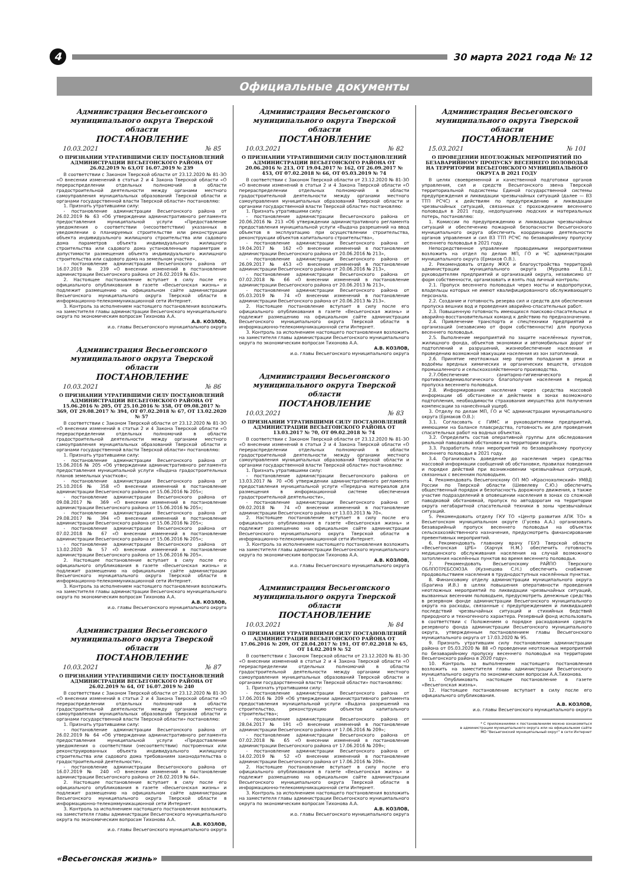4
30 марта 2021 года № 12
Официальные документы
Администрация Весьегонского
муниципального округа Тверской области
ПОСТАНОВЛЕНИЕ
10.03.2021 № 85
О ПРИЗНАНИИ УТРАТИВШИМИ СИЛУ ПОСТАНОВЛЕНИЙ АДМИНИСТРАЦИИ ВЕСЬЕГОНСКОГО РАЙОНА ОТ 26.02.2019 № 63,ОТ 16.07.2019 № 239
В соответствии с Законом Тверской области от 23.12.2020 № 81-ЗО «О внесении изменений в статьи 2 и 4 Закона Тверской области «О перераспределении отдельных полномочий в области градостроительной деятельности между органами местного самоуправления муниципальных образований Тверской области и органами государственной власти Тверской области» постановляю:
1. Признать утратившими силу:
- постановление администрации Весьегонского района от 26.02.2019 № 63 «Об утверждении административного регламента предоставления муниципальной услуги «Предоставление уведомления о соответствии (несоответствии) указанных в уведомлении о планируемых строительстве или реконструкции объекта индивидуального жилищного строительства или садового дома параметров объекта индивидуального жилищного строительства или садового дома установленным параметрам и допустимости размещения объекта индивидуального жилищного строительства или садового дома на земельном участке»,
- постановление администрации Весьегонского района от 16.07.2019 № 239 «О внесении изменений в постановление администрации Весьегонского района от 26.02.2019 № 63».
2. Настоящее постановление вступает в силу после его официального опубликования в газете «Весьегонская жизнь» и подлежит размещению на официальном сайте администрации Весьегонского муниципального округа Тверской области в информационно-телекоммуникационной сети Интернет.
3. Контроль за исполнением настоящего постановления возложить на заместителя главы администрации Весьегонского муниципального округа по экономическим вопросам Тихонова А.А.
А.В. КОЗЛОВ,
и.о. главы Весьегонского муниципального округа
Администрация Весьегонского
муниципального округа Тверской области
ПОСТАНОВЛЕНИЕ
10.03.2021 № 86
О ПРИЗНАНИИ УТРАТИВШИМИ СИЛУ ПОСТАНОВЛЕНИЙ АДМИНИСТРАЦИИ ВЕСЬЕГОНСКОГО РАЙОНА ОТ 15.06.2016 № 205, ОТ 25.10.2016 № 358, ОТ 09.08.2017 № 369, ОТ 29.08.2017 № 394, ОТ 07.02.2018 № 67, ОТ 13.02.2020 № 57
В соответствии с Законом Тверской области от 23.12.2020 № 81-ЗО «О внесении изменений в статьи 2 и 4 Закона Тверской области «О перераспределении отдельных полномочий в области градостроительной деятельности между органами местного самоуправления муниципальных образований Тверской области и органами государственной власти Тверской области» постановляю:
1. Признать утратившими силу:
- постановление администрации Весьегонского района от 15.06.2016 № 205 «Об утверждении административного регламента предоставления муниципальной услуги «Выдача градостроительных планов земельных участков»;
- постановление администрации Весьегонского района от 25.10.2016 № 358 «О внесении изменений в постановление администрации Весьегонского района от 15.06.2016 № 205»;
- постановление администрации Весьегонского района от 09.08.2017 № 369 «О внесении изменений в постановление администрации Весьегонского района от 15.06.2016 № 205»;
- постановление администрации Весьегонского района от 29.08.2017 № 394 «О внесении изменений в постановление администрации Весьегонского района от 15.06.2016 № 205»;
- постановление администрации Весьегонского района от 07.02.2018 № 67 «О внесении изменений в постановление администрации Весьегонского района от 15.06.2016 № 205»;
- постановление администрации Весьегонского района от 13.02.2020 № 57 «О внесении изменений в постановление администрации Весьегонского района от 15.06.2016 № 205».
2. Настоящее постановление вступает в силу после его официального опубликования в газете «Весьегонская жизнь» и подлежит размещению на официальном сайте администрации Весьегонского муниципального округа Тверской области в информационно-телекоммуникационной сети Интернет.
3. Контроль за исполнением настоящего постановления возложить на заместителя главы администрации Весьегонского муниципального округа по экономическим вопросам Тихонова А.А.
А.В. КОЗЛОВ,
и.о. главы Весьегонского муниципального округа
Администрация Весьегонского
муниципального округа Тверской области
ПОСТАНОВЛЕНИЕ
10.03.2021 № 87
О ПРИЗНАНИИ УТРАТИВШИМИ СИЛУ ПОСТАНОВЛЕНИЙ АДМИНИСТРАЦИИ ВЕСЬЕГОНСКОГО РАЙОНА ОТ 26.02.2019 № 64, ОТ 16.07.2019 № 240
В соответствии с Законом Тверской области от 23.12.2020 № 81-ЗО «О внесении изменений в статьи 2 и 4 Закона Тверской области «О перераспределении отдельных полномочий в области градостроительной деятельности между органами местного самоуправления муниципальных образований Тверской области и органами государственной власти Тверской области» постановляю:
1. Признать утратившими силу:
- постановление администрации Весьегонского района от 26.02.2019 № 64 «Об утверждении административного регламента предоставления муниципальной услуги «Предоставление уведомления о соответствии (несоответствии) построенных или реконструированных объекта индивидуального жилищного строительства или садового дома требованиям законодательства о градостроительной деятельности»,
- постановление администрации Весьегонского района от 16.07.2019 № 240 «О внесении изменений в постановление администрации Весьегонского района от 26.02.2019 № 64».
2. Настоящее постановление вступает в силу после его официального опубликования в газете «Весьегонская жизнь» и подлежит размещению на официальном сайте администрации Весьегонского муниципального округа Тверской области в информационно-телекоммуникационной сети Интернет.
3. Контроль за исполнением настоящего постановления возложить на заместителя главы администрации Весьегонского муниципального округа по экономическим вопросам Тихонова А.А.
А.В. КОЗЛОВ,
и.о. главы Весьегонского муниципального округа
Администрация Весьегонского
муниципального округа Тверской области
ПОСТАНОВЛЕНИЕ
10.03.2021 № 82
О ПРИЗНАНИИ УТРАТИВШИМИ СИЛУ ПОСТАНОВЛЕНИЙ АДМИНИСТРАЦИИ ВЕСЬЕГОНСКОГО РАЙОНА ОТ 20.06.2016 № 213, ОТ 19.04.2017 № 162, ОТ 26.09.2017 № 453, ОТ 07.02.2018 № 66, ОТ 05.03.2019 № 74
В соответствии с Законом Тверской области от 23.12.2020 № 81-ЗО «О внесении изменений в статьи 2 и 4 Закона Тверской области «О перераспределении отдельных полномочий в области градостроительной деятельности между органами местного самоуправления муниципальных образований Тверской области и органами государственной власти Тверской области» постановляю:
1. Признать утратившими силу:
- постановление администрации Весьегонского района от 20.06.2016 № 213 «Об утверждении административного регламента предоставления муниципальной услуги «Выдача разрешений на ввод объектов в эксплуатацию при осуществлении строительства, реконструкции объектов капитального строительства»,
- постановление администрации Весьегонского района от 19.04.2017 № 162 «О внесении изменений в постановление администрации Весьегонского района от 20.06.2016 № 213»,
- постановление администрации Весьегонского района от 26.09.2017 № 453 «О внесении изменений в постановление администрации Весьегонского района от 20.06.2016 № 213»,
- постановление администрации Весьегонского района от 07.02.2018 № 66 «О внесении изменений в постановление администрации Весьегонского района от 20.06.2013 № 213»,
- постановление администрации Весьегонского района от 05.03.2019 № 74 «О внесении изменений в постановление администрации Весьегонского района от 20.06.2013 № 213».
2. Настоящее постановление вступает в силу после его официального опубликования в газете «Весьегонская жизнь» и подлежит размещению на официальном сайте администрации Весьегонского муниципального округа Тверской области в информационно-телекоммуникационной сети Интернет.
3. Контроль за исполнением настоящего постановления возложить на заместителя главы администрации Весьегонского муниципального округа по экономическим вопросам Тихонова А.А.
А.В. КОЗЛОВ,
и.о. главы Весьегонского муниципального округа
Администрация Весьегонского
муниципального округа Тверской области
ПОСТАНОВЛЕНИЕ
10.03.2021 № 83
О ПРИЗНАНИИ УТРАТИВШИМИ СИЛУ ПОСТАНОВЛЕНИЙ АДМИНИСТРАЦИИ ВЕСЬЕГОНСКОГО РАЙОНА ОТ 13.03.2017 № 70, ОТ 09.02.2018 № 74
В соответствии с Законом Тверской области от 23.12.2020 № 81-ЗО «О внесении изменений в статьи 2 и 4 Закона Тверской области «О перераспределении отдельных полномочий в области градостроительной деятельности между органами местного самоуправления муниципальных образований Тверской области и органами государственной власти Тверской области» постановляю:
1. Признать утратившими силу:
- постановление администрации Весьегонского района от 13.03.2017 № 70 «Об утверждении административного регламента предоставления муниципальной услуги «Передача материалов для размещения в информационной системе обеспечения градостроительной деятельности»,
- постановление администрации Весьегонского района от 09.02.2018 № 74 «О внесении изменений в постановление администрации Весьегонского района от 13.03.2013 № 70».
2. Настоящее постановление вступает в силу после его официального опубликования в газете «Весьегонская жизнь» и подлежит размещению на официальном сайте администрации Весьегонского муниципального округа Тверской области в информационно-телекоммуникационной сети Интернет.
3. Контроль за исполнением настоящего постановления возложить на заместителя главы администрации Весьегонского муниципального округа по экономическим вопросам Тихонова А.А.
А.В. КОЗЛОВ,
и.о. главы Весьегонского муниципального округа
Администрация Весьегонского
муниципального округа Тверской области
ПОСТАНОВЛЕНИЕ
10.03.2021 № 84
О ПРИЗНАНИИ УТРАТИВШИМИ СИЛУ ПОСТАНОВЛЕНИЙ АДМИНИСТРАЦИИ ВЕСЬЕГОНСКОГО РАЙОНА ОТ 17.06.2016 № 209, ОТ 28.04.2017 № 191, ОТ 07.02.2018 № 65, ОТ 14.02.2019 № 52
В соответствии с Законом Тверской области от 23.12.2020 № 81-ЗО «О внесении изменений в статьи 2 и 4 Закона Тверской области «О перераспределении отдельных полномочий в области градостроительной деятельности между органами местного самоуправления муниципальных образований Тверской области и органами государственной власти Тверской области» постановляю:
1. Признать утратившими силу:
- постановление администрации Весьегонского района от 17.06.2016 № 209 «Об утверждении административного регламента предоставления муниципальной услуги «Выдача разрешений на строительство, реконструкцию объектов капитального строительства»;
- постановление администрации Весьегонского района от 28.04.2017 № 191 «О внесении изменений в постановление администрации Весьегонского района от 17.06.2016 № 209»;
- постановление администрации Весьегонского района от 07.02.2018 № 65 «О внесении изменений в постановление администрации Весьегонского района от 17.06.2016 № 209»;
- постановление администрации Весьегонского района от 14.02.2019 № 52 «О внесении изменений в постановление администрации Весьегонского района от 17.06.2016 № 209».
2. Настоящее постановление вступает в силу после его официального опубликования в газете «Весьегонская жизнь» и подлежит размещению на официальном сайте администрации Весьегонского муниципального округа Тверской области в информационно-телекоммуникационной сети Интернет.
3. Контроль за исполнением настоящего постановления возложить на заместителя главы администрации Весьегонского муниципального округа по экономическим вопросам Тихонова А.А.
А.В. КОЗЛОВ,
и.о. главы Весьегонского муниципального округа
Администрация Весьегонского
муниципального округа Тверской области
ПОСТАНОВЛЕНИЕ
15.03.2021 № 101
О ПРОВЕДЕНИИ НЕОТЛОЖНЫХ МЕРОПРИЯТИЙ ПО БЕЗАВАРИЙНОМУ ПРОПУСКУ ВЕСЕННЕГО ПОЛОВОДЬЯ НА ТЕРРИТОРИИ ВЕСЬЕГОНСКОГО МУНИЦИПАЛЬНОГО ОКРУГА В 2021 ГОДУ
В целях своевременной и качественной подготовки органов управления, сил и средств Весьегонского звена Тверской территориальной подсистемы Единой государственной системы предупреждения и ликвидации чрезвычайных ситуаций (далее — ВЗ ТТП РСЧС) к действиям по предупреждению и ликвидации чрезвычайных ситуаций, связанных с прохождением весеннего половодья в 2021 году, недопущению людских и материальных потерь, постановляю:
1. Комиссии по предупреждению и ликвидации чрезвычайных ситуаций и обеспечению пожарной безопасности Весьегонского муниципального округа обеспечить координацию деятельности органов управления и сил ВЗ ТТП РСЧС по безаварийному пропуску весеннего половодья в 2021 году.
Непосредственное управление проводимыми мероприятиями возложить на отдел по делам МП, ГО и ЧС администрации муниципального округа (Ермаков О.В.).
2. Рекомендовать отделу ЖКХ и благоустройства территорий администрации муниципального округа (Мурцева Е.В.), руководителям предприятий и организаций округа, независимо от форм собственности, организовать и взять под личный контроль:
2.1. Пропуск весеннего половодья через мосты и водопропуски, владельцы которых не имеют квалифицированного обслуживающего персонала.
2.2. Создание и готовность резерва сил и средств для обеспечения пропуска вешних вод и проведения аварийно-спасательных работ.
2.3. Повышенную готовность имеющихся поисково-спасательных и аварийно-восстановительных команд к действию по предназначению.
2.4. Привлечение транспорта и спецтехники предприятий и организаций (независимо от форм собственности) для пропуска весеннего половодья.
2.5. Выполнение мероприятий по защите населённых пунктов, жилищного фонда, объектов экономики и автомобильных дорог от подтоплений и разрушений, жизнеобеспечение населения и проведению возможной эвакуации населения из зон затоплений.
2.6. Принятие неотложных мер против попадания в реки и водоёмы вредных химических и органических веществ, отходов промышленного и сельскохозяйственного производства.
2.7.Обеспечение санитарно-гигиенического и противоэпидемиологического благополучия населения в период пропуска весеннего половодья.
2.8. Информирование населения через средства массовой информации об обстановке и действиях в зонах возможного подтопления, необходимости страхования имущества для получения компенсации за нанесённый ущерб.
3. Отделу по делам МП, ГО и ЧС администрации муниципального округа (Ермаков О.В.):
3.1. Согласовать с ГИМС и руководителями предприятий, имеющими на балансе плавсредства, готовность их для проведения спасательных работ на водных объектах.
3.2. Определить состав оперативной группы для обследования реальной паводковой обстановки на территории округа.
3.3. Разработать план мероприятий по безаварийному пропуску весеннего половодья в 2021 году.
3.4. Организовать доведение до населения через средства массовой информации сообщений об обстановке, правилах поведения и порядке действий при возникновении чрезвычайных ситуаций, связанных с весенним половодьем.
4. Рекомендовать Весьегонскому ОП МО «Краснохолмский» УМВД России по Тверской области (Шевелеву С.Ю.) обеспечить общественный порядок и безопасность дорожного движения, а также участие подразделений в оповещении населения в зонах со сложной паводковой обстановкой, пропуск по автодорогам на территории округа негабаритной спасательной техники в зоны чрезвычайных ситуаций.
5. Рекомендовать отделу ГКУ ТО «Центр развития АПК ТО» в Весьегонском муниципальном округе (Гусева А.А.) организовать безаварийный пропуск весеннего половодья на объектах сельскохозяйственного назначения, предусмотреть финансирование превентивных мероприятий.
6. Рекомендовать главному врачу ГБУЗ Тверской области «Весьегонская ЦРБ» (Харчук Н.М.) обеспечить готовность медицинского обслуживания населения на случай возможного затопления населённых пунктов во время весеннего половодья.
7. Рекомендовать Весьегонскому РАЙПО Тверского ОБЛПОТРЕБСОЮЗА (Кузнецова С.Н.) обеспечить снабжение продовольствием населения в труднодоступных населённых пунктах.
8. Финансовому отделу администрации муниципального округа (Брагина И.В.) в целях повышения оперативности проведения неотложных мероприятий по ликвидации чрезвычайных ситуаций, вызванных весенним половодьем, предусмотреть денежные средства в резервном фонде администрации Весьегонского муниципального округа на расходы, связанные с предупреждением и ликвидацией последствий чрезвычайных ситуаций и стихийных бедствий природного и техногенного характера. Резервный фонд использовать в соответствии с Положением о порядке расходования средств резервного фонда администрации Весьегонского муниципального округа, утвержденным постановлением главы Весьегонского муниципального округа от 17.03.2020 № 95.
9. Признать утратившим силу постановление администрации района от 05.03.2020 № 88 «О проведении неотложных мероприятий по безаварийному пропуску весеннего половодья на территории Весьегонского района в 2020 году».
10. Контроль за выполнением настоящего постановления возложить на заместителя главы администрации Весьегонского муниципального округа по экономическим вопросам А.А.Тихонова.
11. Опубликовать настоящее постановление в газете «Весьегонская жизнь».
12. Настоящее постановление вступает в силу после его официального опубликования.
А.В. КОЗЛОВ,
и.о. главы Весьегонского муниципального округа
* С приложениями к постановлениям можно ознакомиться
в администрации муниципального округа или на официальном сайте
МО "Весьегонский муниципальный округ" в сети Интернет
«Весьегонская жизнь»